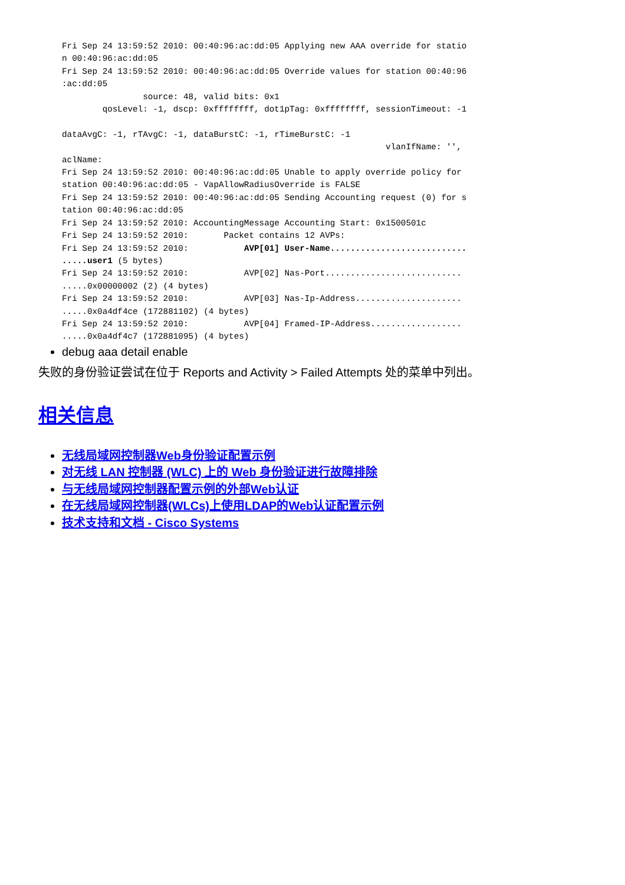Fri Sep 24 13:59:52 2010: 00:40:96:ac:dd:05 Applying new AAA override for statio
n 00:40:96:ac:dd:05
Fri Sep 24 13:59:52 2010: 00:40:96:ac:dd:05 Override values for station 00:40:96
:ac:dd:05
                source: 48, valid bits: 0x1
        qosLevel: -1, dscp: 0xffffffff, dot1pTag: 0xffffffff, sessionTimeout: -1

dataAvgC: -1, rTAvgC: -1, dataBurstC: -1, rTimeBurstC: -1
                                                                vlanIfName: '',
aclName:
Fri Sep 24 13:59:52 2010: 00:40:96:ac:dd:05 Unable to apply override policy for
station 00:40:96:ac:dd:05 - VapAllowRadiusOverride is FALSE
Fri Sep 24 13:59:52 2010: 00:40:96:ac:dd:05 Sending Accounting request (0) for s
tation 00:40:96:ac:dd:05
Fri Sep 24 13:59:52 2010: AccountingMessage Accounting Start: 0x1500501c
Fri Sep 24 13:59:52 2010:       Packet contains 12 AVPs:
Fri Sep 24 13:59:52 2010:           AVP[01] User-Name...........................
.....user1 (5 bytes)
Fri Sep 24 13:59:52 2010:           AVP[02] Nas-Port...........................
.....0x00000002 (2) (4 bytes)
Fri Sep 24 13:59:52 2010:           AVP[03] Nas-Ip-Address.....................
.....0x0a4df4ce (172881102) (4 bytes)
Fri Sep 24 13:59:52 2010:           AVP[04] Framed-IP-Address..................
.....0x0a4df4c7 (172881095) (4 bytes)
debug aaa detail enable
失败的身份验证尝试在位于 Reports and Activity > Failed Attempts 处的菜单中列出。
相关信息
无线局域网控制器Web身份验证配置示例
对无线 LAN 控制器 (WLC) 上的 Web 身份验证进行故障排除
与无线局域网控制器配置示例的外部Web认证
在无线局域网控制器(WLCs)上使用LDAP的Web认证配置示例
技术支持和文档 - Cisco Systems